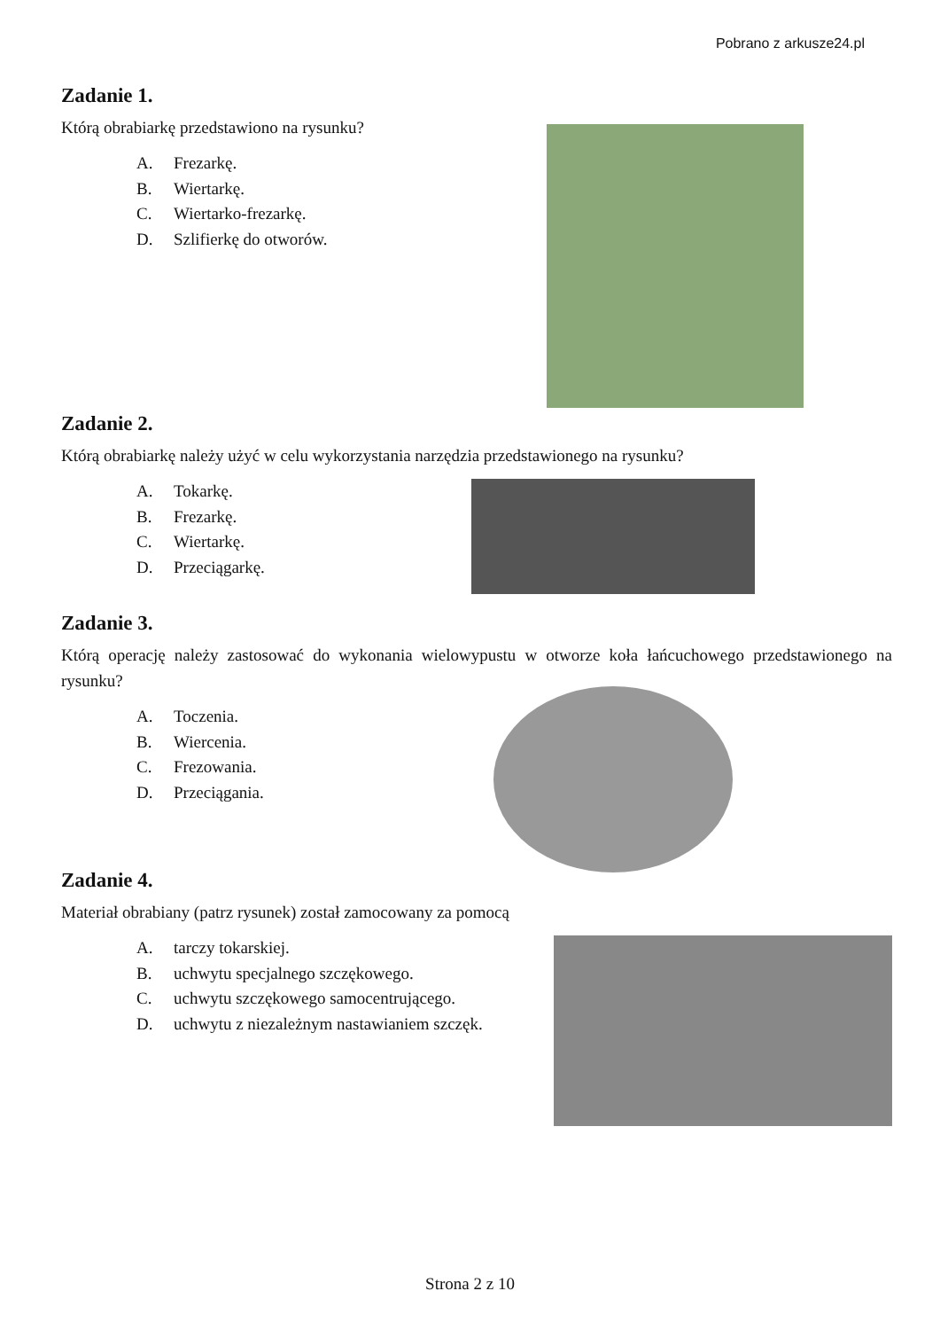Pobrano z arkusze24.pl
Zadanie 1.
Którą obrabiarkę przedstawiono na rysunku?
A. Frezarkę.
B. Wiertarkę.
C. Wiertarko-frezarkę.
D. Szlifierkę do otworów.
Zadanie 2.
Którą obrabiarkę należy użyć w celu wykorzystania narzędzia przedstawionego na rysunku?
A. Tokarkę.
B. Frezarkę.
C. Wiertarkę.
D. Przeciągarkę.
Zadanie 3.
Którą operację należy zastosować do wykonania wielowypustu w otworze koła łańcuchowego przedstawionego na rysunku?
A. Toczenia.
B. Wiercenia.
C. Frezowania.
D. Przeciągania.
Zadanie 4.
Materiał obrabiany (patrz rysunek) został zamocowany za pomocą
A. tarczy tokarskiej.
B. uchwytu specjalnego szczękowego.
C. uchwytu szczękowego samocentrującego.
D. uchwytu z niezależnym nastawianiem szczęk.
Strona 2 z 10